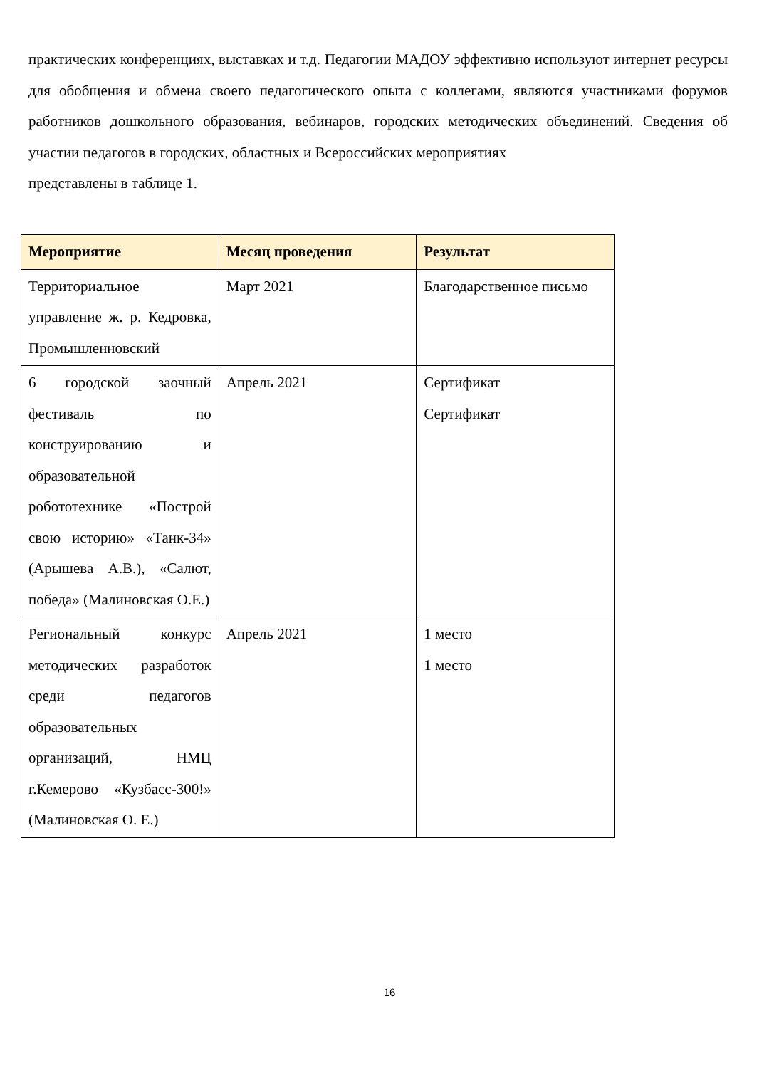практических конференциях, выставках и т.д. Педагогии МАДОУ эффективно используют интернет ресурсы для обобщения и обмена своего педагогического опыта с коллегами, являются участниками форумов работников дошкольного образования, вебинаров, городских методических объединений. Сведения об участии педагогов в городских, областных и Всероссийских мероприятиях
представлены в таблице 1.
| Мероприятие | Месяц проведения | Результат |
| --- | --- | --- |
| Территориальное управление ж. р. Кедровка, Промышленновский | Март 2021 | Благодарственное письмо |
| 6 городской заочный фестиваль по конструированию и образовательной робототехнике «Построй свою историю» «Танк-34» (Арышева А.В.), «Салют, победа» (Малиновская О.Е.) | Апрель 2021 | Сертификат Сертификат |
| Региональный конкурс методических разработок среди педагогов образовательных организаций, НМЦ г.Кемерово «Кузбасс-300!» (Малиновская О. Е.) | Апрель 2021 | 1 место 1 место |
16